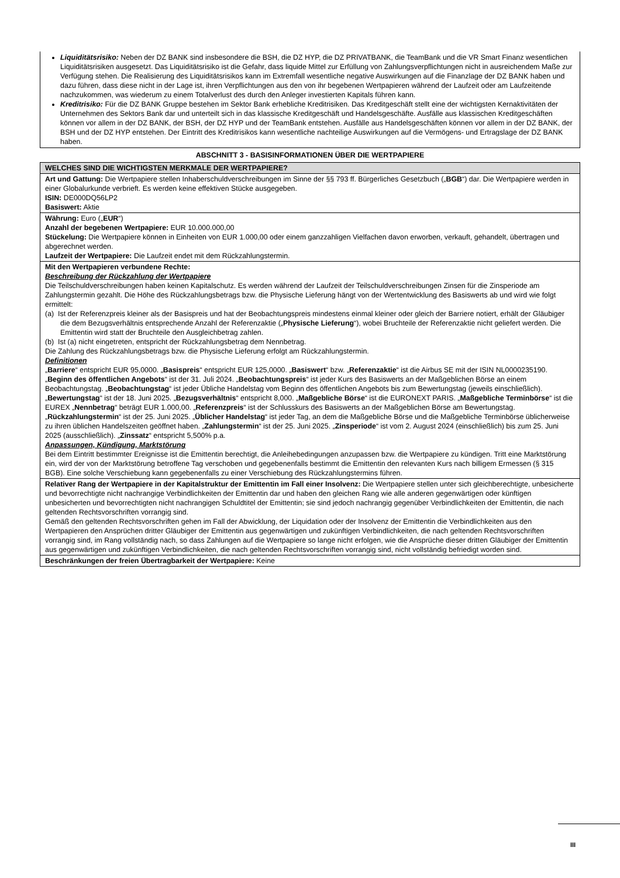Liquiditätsrisiko: Neben der DZ BANK sind insbesondere die BSH, die DZ HYP, die DZ PRIVATBANK, die TeamBank und die VR Smart Finanz wesentlichen Liquiditätsrisiken ausgesetzt. Das Liquiditätsrisiko ist die Gefahr, dass liquide Mittel zur Erfüllung von Zahlungsverpflichtungen nicht in ausreichendem Maße zur Verfügung stehen. Die Realisierung des Liquiditätsrisikos kann im Extremfall wesentliche negative Auswirkungen auf die Finanzlage der DZ BANK haben und dazu führen, dass diese nicht in der Lage ist, ihren Verpflichtungen aus den von ihr begebenen Wertpapieren während der Laufzeit oder am Laufzeitende nachzukommen, was wiederum zu einem Totalverlust des durch den Anleger investierten Kapitals führen kann.
Kreditrisiko: Für die DZ BANK Gruppe bestehen im Sektor Bank erhebliche Kreditrisiken. Das Kreditgeschäft stellt eine der wichtigsten Kernaktivitäten der Unternehmen des Sektors Bank dar und unterteilt sich in das klassische Kreditgeschäft und Handelsgeschäfte. Ausfälle aus klassischen Kreditgeschäften können vor allem in der DZ BANK, der BSH, der DZ HYP und der TeamBank entstehen. Ausfälle aus Handelsgeschäften können vor allem in der DZ BANK, der BSH und der DZ HYP entstehen. Der Eintritt des Kreditrisikos kann wesentliche nachteilige Auswirkungen auf die Vermögens- und Ertragslage der DZ BANK haben.
ABSCHNITT 3 - BASISINFORMATIONEN ÜBER DIE WERTPAPIERE
| WELCHES SIND DIE WICHTIGSTEN MERKMALE DER WERTPAPIERE? |
| Art und Gattung: Die Wertpapiere stellen Inhaberschuldverschreibungen im Sinne der §§ 793 ff. Bürgerliches Gesetzbuch („ BGB “) dar. Die Wertpapiere werden in einer Globalurkunde verbrieft. Es werden keine effektiven Stücke ausgegeben. ISIN: DE000DQ56LP2 Basiswert: Aktie |
| Währung: Euro („ EUR “) Anzahl der begebenen Wertpapiere: EUR 10.000.000,00 Stückelung: Die Wertpapiere können in Einheiten von EUR 1.000,00 oder einem ganzzahligen Vielfachen davon erworben, verkauft, gehandelt, übertragen und abgerechnet werden. Laufzeit der Wertpapiere: Die Laufzeit endet mit dem Rückzahlungstermin. |
| Mit den Wertpapieren verbundene Rechte: Beschreibung der Rückzahlung der Wertpapiere Die Teilschuldverschreibungen haben keinen Kapitalschutz. Es werden während der Laufzeit der Teilschuldverschreibungen Zinsen für die Zinsperiode am Zahlungstermin gezahlt. Die Höhe des Rückzahlungsbetrags bzw. die Physische Lieferung hängt von der Wertentwicklung des Basiswerts ab und wird wie folgt ermittelt: (a) Ist der Referenzpreis kleiner als der Basispreis und hat der Beobachtungspreis mindestens einmal kleiner oder gleich der Barriere notiert, erhält der Gläubiger die dem Bezugsverhältnis entsprechende Anzahl der Referenzaktie („ Physische Lieferung “), wobei Bruchteile der Referenzaktie nicht geliefert werden. Die Emittentin wird statt der Bruchteile den Ausgleichbetrag zahlen. (b) Ist (a) nicht eingetreten, entspricht der Rückzahlungsbetrag dem Nennbetrag. Die Zahlung des Rückzahlungsbetrags bzw. die Physische Lieferung erfolgt am Rückzahlungstermin. Definitionen „ Barriere “ entspricht EUR 95,0000. „ Basispreis “ entspricht EUR 125,0000. „ Basiswert “ bzw. „ Referenzaktie “ ist die Airbus SE mit der ISIN NL0000235190. „ Beginn des öffentlichen Angebots “ ist der 31. Juli 2024. „ Beobachtungspreis “ ist jeder Kurs des Basiswerts an der Maßgeblichen Börse an einem Beobachtungstag. „ Beobachtungstag “ ist jeder Übliche Handelstag vom Beginn des öffentlichen Angebots bis zum Bewertungstag (jeweils einschließlich). „ Bewertungstag “ ist der 18. Juni 2025. „ Bezugsverhältnis “ entspricht 8,000. „ Maßgebliche Börse “ ist die EURONEXT PARIS. „ Maßgebliche Terminbörse “ ist die EUREX „ Nennbetrag “ beträgt EUR 1.000,00. „ Referenzpreis “ ist der Schlusskurs des Basiswerts an der Maßgeblichen Börse am Bewertungstag. „ Rückzahlungstermin “ ist der 25. Juni 2025. „ Üblicher Handelstag “ ist jeder Tag, an dem die Maßgebliche Börse und die Maßgebliche Terminbörse üblicherweise zu ihren üblichen Handelszeiten geöffnet haben. „ Zahlungstermin “ ist der 25. Juni 2025. „ Zinsperiode “ ist vom 2. August 2024 (einschließlich) bis zum 25. Juni 2025 (ausschließlich). „ Zinssatz “ entspricht 5,500% p.a. Anpassungen, Kündigung, Marktstörung Bei dem Eintritt bestimmter Ereignisse ist die Emittentin berechtigt, die Anleihebedingungen anzupassen bzw. die Wertpapiere zu kündigen. Tritt eine Marktstörung ein, wird der von der Marktstörung betroffene Tag verschoben und gegebenenfalls bestimmt die Emittentin den relevanten Kurs nach billigem Ermessen (§ 315 BGB). Eine solche Verschiebung kann gegebenenfalls zu einer Verschiebung des Rückzahlungstermins führen. |
| Relativer Rang der Wertpapiere in der Kapitalstruktur der Emittentin im Fall einer Insolvenz: Die Wertpapiere stellen unter sich gleichberechtigte, unbesicherte und bevorrechtigte nicht nachrangige Verbindlichkeiten der Emittentin dar und haben den gleichen Rang wie alle anderen gegenwärtigen oder künftigen unbesicherten und bevorrechtigten nicht nachrangigen Schuldtitel der Emittentin; sie sind jedoch nachrangig gegenüber Verbindlichkeiten der Emittentin, die nach geltenden Rechtsvorschriften vorrangig sind. Gemäß den geltenden Rechtsvorschriften gehen im Fall der Abwicklung, der Liquidation oder der Insolvenz der Emittentin die Verbindlichkeiten aus den Wertpapieren den Ansprüchen dritter Gläubiger der Emittentin aus gegenwärtigen und zukünftigen Verbindlichkeiten, die nach geltenden Rechtsvorschriften vorrangig sind, im Rang vollständig nach, so dass Zahlungen auf die Wertpapiere so lange nicht erfolgen, wie die Ansprüche dieser dritten Gläubiger der Emittentin aus gegenwärtigen und zukünftigen Verbindlichkeiten, die nach geltenden Rechtsvorschriften vorrangig sind, nicht vollständig befriedigt worden sind. |
| Beschränkungen der freien Übertragbarkeit der Wertpapiere: Keine |
III